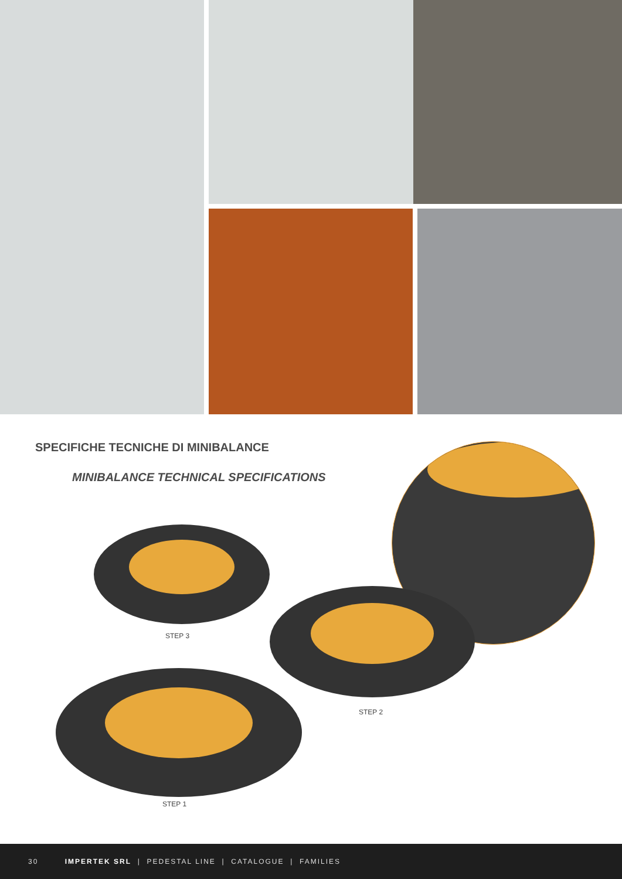SPECIFICHE TECNICHE DI MINIBALANCE
MINIBALANCE TECHNICAL SPECIFICATIONS
STEP 3
STEP 2
STEP 1
30 IMPERTEK SRL | PEDESTAL LINE | CATALOGUE | FAMILIES